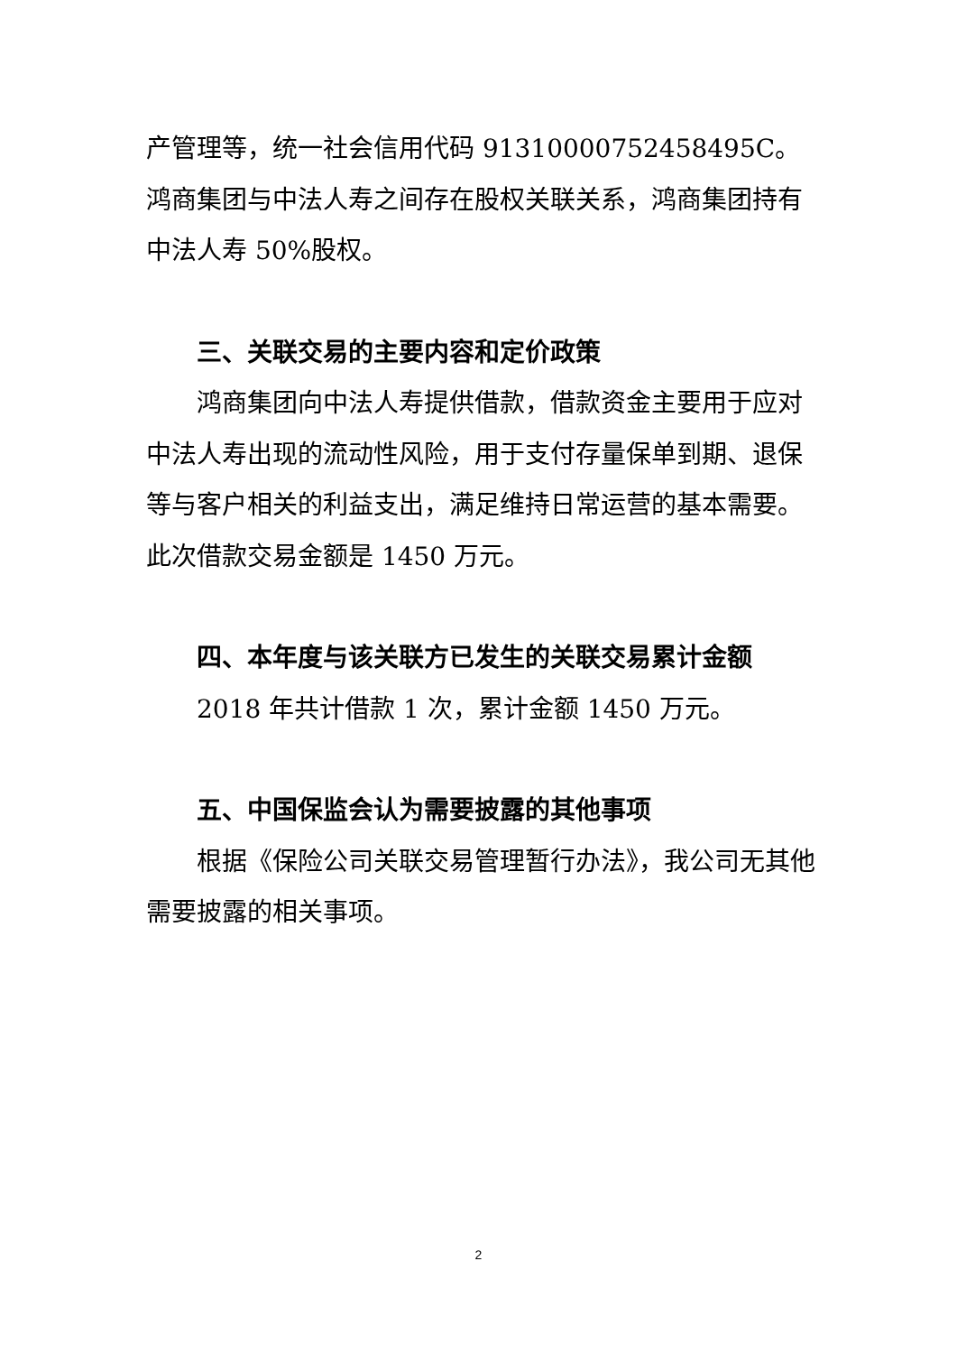产管理等，统一社会信用代码 91310000752458495C。鸿商集团与中法人寿之间存在股权关联关系，鸿商集团持有中法人寿 50%股权。
三、关联交易的主要内容和定价政策
鸿商集团向中法人寿提供借款，借款资金主要用于应对中法人寿出现的流动性风险，用于支付存量保单到期、退保等与客户相关的利益支出，满足维持日常运营的基本需要。此次借款交易金额是 1450 万元。
四、本年度与该关联方已发生的关联交易累计金额
2018 年共计借款 1 次，累计金额 1450 万元。
五、中国保监会认为需要披露的其他事项
根据《保险公司关联交易管理暂行办法》，我公司无其他需要披露的相关事项。
2